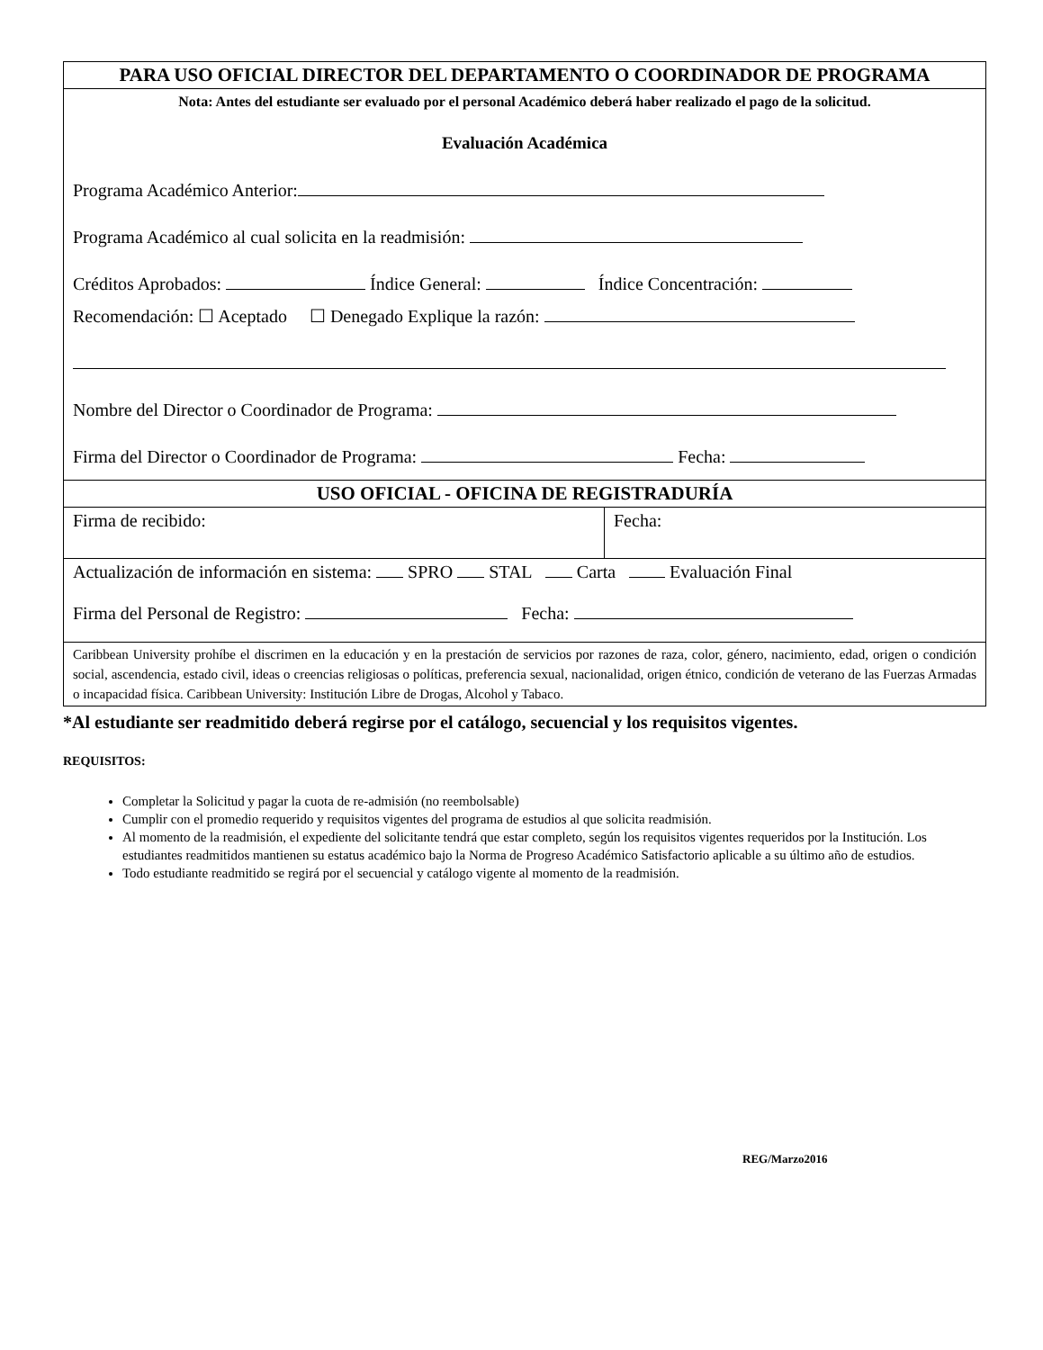| PARA USO OFICIAL DIRECTOR DEL DEPARTAMENTO O COORDINADOR DE PROGRAMA | |
| Nota: Antes del estudiante ser evaluado por el personal Académico deberá haber realizado el pago de la solicitud. Evaluación Académica Programa Académico Anterior: Programa Académico al cual solicita en la readmisión: Créditos Aprobados: Índice General: Índice Concentración: Recomendación: ☐ Aceptado ☐ Denegado Explique la razón: Nombre del Director o Coordinador de Programa: Firma del Director o Coordinador de Programa: Fecha: | |
| USO OFICIAL - OFICINA DE REGISTRADURÍA | |
| Firma de recibido: | Fecha: |
| Actualización de información en sistema: SPRO STAL Carta Evaluación Final Firma del Personal de Registro: Fecha: | |
| Caribbean University prohíbe el discrimen en la educación y en la prestación de servicios por razones de raza, color, género, nacimiento, edad, origen o condición social, ascendencia, estado civil, ideas o creencias religiosas o políticas, preferencia sexual, nacionalidad, origen étnico, condición de veterano de las Fuerzas Armadas o incapacidad física. Caribbean University: Institución Libre de Drogas, Alcohol y Tabaco. | |
*Al estudiante ser readmitido deberá regirse por el catálogo, secuencial y los requisitos vigentes.
REQUISITOS:
Completar la Solicitud y pagar la cuota de re-admisión (no reembolsable)
Cumplir con el promedio requerido y requisitos vigentes del programa de estudios al que solicita readmisión.
Al momento de la readmisión, el expediente del solicitante tendrá que estar completo, según los requisitos vigentes requeridos por la Institución. Los estudiantes readmitidos mantienen su estatus académico bajo la Norma de Progreso Académico Satisfactorio aplicable a su último año de estudios.
Todo estudiante readmitido se regirá por el secuencial y catálogo vigente al momento de la readmisión.
REG/Marzo2016